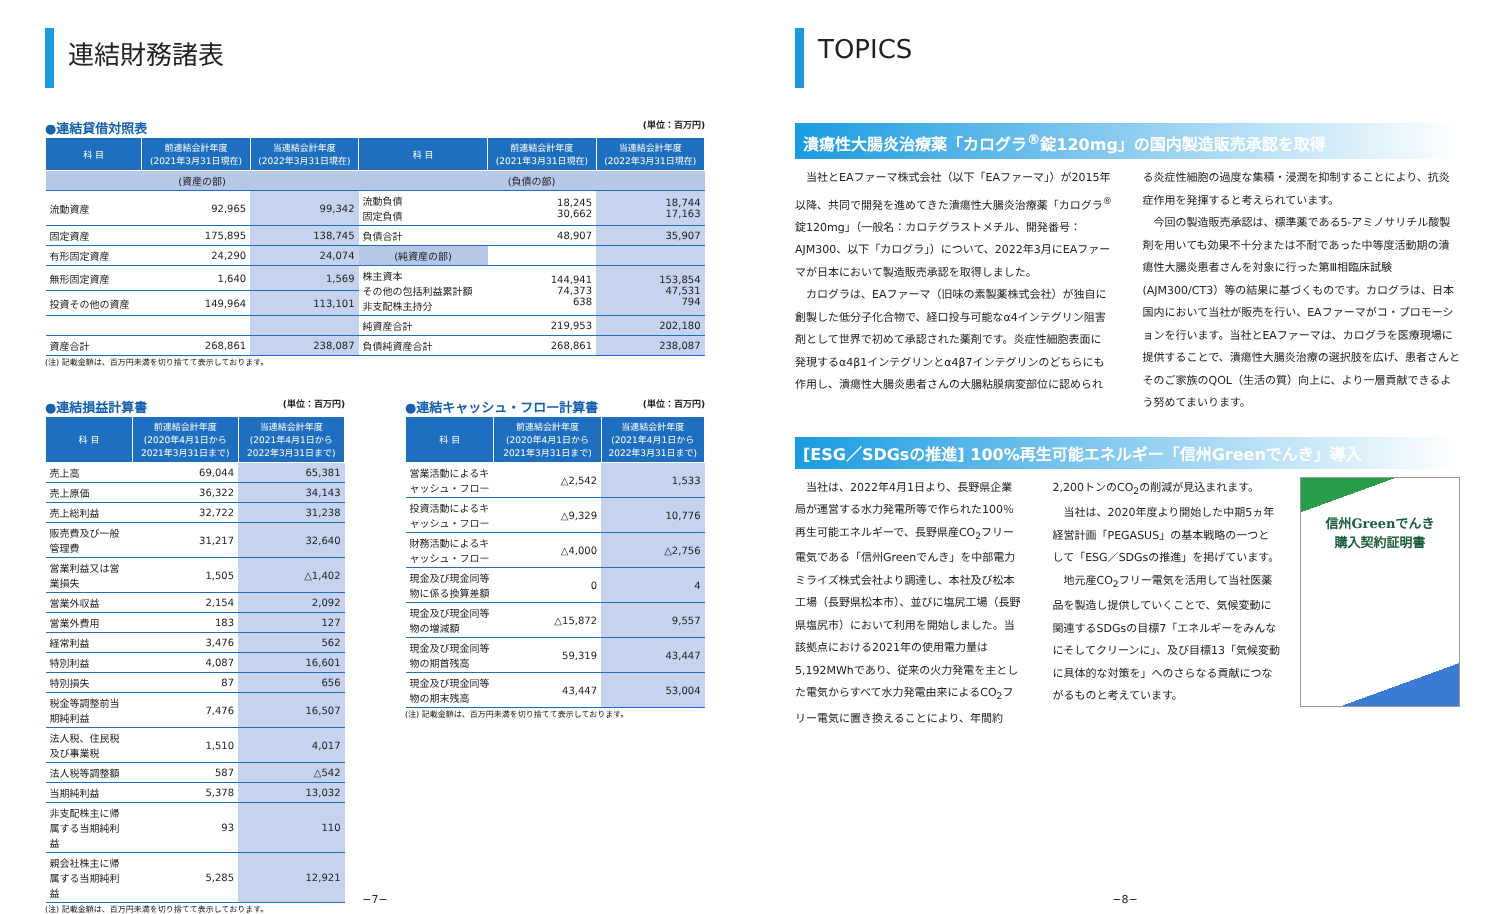連結財務諸表
●連結貸借対照表 (単位：百万円)
| 科 目 | 前連結会計年度 (2021年3月31日現在) | 当連結会計年度 (2022年3月31日現在) | 科 目 | 前連結会計年度 (2021年3月31日現在) | 当連結会計年度 (2022年3月31日現在) |
| --- | --- | --- | --- | --- | --- |
| (資産の部) | | | (負債の部) | | |
| 流動資産 | 92,965 | 99,342 | 流動負債 固定負債 | 18,245 30,662 | 18,744 17,163 |
| 固定資産 | 175,895 | 138,745 | 負債合計 | 48,907 | 35,907 |
| 有形固定資産 | 24,290 | 24,074 | (純資産の部) | | |
| 無形固定資産 | 1,640 | 1,569 | 株主資本 その他の包括利益累計額 非支配株主持分 | 144,941 74,373 638 | 153,854 47,531 794 |
| 投資その他の資産 | 149,964 | 113,101 | | | |
| | | | 純資産合計 | 219,953 | 202,180 |
| 資産合計 | 268,861 | 238,087 | 負債純資産合計 | 268,861 | 238,087 |
(注) 記載金額は、百万円未満を切り捨てて表示しております。
●連結損益計算書 (単位：百万円)
| 科 目 | 前連結会計年度 (2020年4月1日から 2021年3月31日まで) | 当連結会計年度 (2021年4月1日から 2022年3月31日まで) |
| --- | --- | --- |
| 売上高 | 69,044 | 65,381 |
| 売上原価 | 36,322 | 34,143 |
| 売上総利益 | 32,722 | 31,238 |
| 販売費及び一般管理費 | 31,217 | 32,640 |
| 営業利益又は営業損失 | 1,505 | △1,402 |
| 営業外収益 | 2,154 | 2,092 |
| 営業外費用 | 183 | 127 |
| 経常利益 | 3,476 | 562 |
| 特別利益 | 4,087 | 16,601 |
| 特別損失 | 87 | 656 |
| 税金等調整前当期純利益 | 7,476 | 16,507 |
| 法人税、住民税及び事業税 | 1,510 | 4,017 |
| 法人税等調整額 | 587 | △542 |
| 当期純利益 | 5,378 | 13,032 |
| 非支配株主に帰属する当期純利益 | 93 | 110 |
| 親会社株主に帰属する当期純利益 | 5,285 | 12,921 |
(注) 記載金額は、百万円未満を切り捨てて表示しております。
●連結キャッシュ・フロー計算書 (単位：百万円)
| 科 目 | 前連結会計年度 (2020年4月1日から 2021年3月31日まで) | 当連結会計年度 (2021年4月1日から 2022年3月31日まで) |
| --- | --- | --- |
| 営業活動によるキャッシュ・フロー | △2,542 | 1,533 |
| 投資活動によるキャッシュ・フロー | △9,329 | 10,776 |
| 財務活動によるキャッシュ・フロー | △4,000 | △2,756 |
| 現金及び現金同等物に係る換算差額 | 0 | 4 |
| 現金及び現金同等物の増減額 | △15,872 | 9,557 |
| 現金及び現金同等物の期首残高 | 59,319 | 43,447 |
| 現金及び現金同等物の期末残高 | 43,447 | 53,004 |
(注) 記載金額は、百万円未満を切り捨てて表示しております。
−7−
TOPICS
潰瘍性大腸炎治療薬「カログラ<sup>®</sup>錠120mg」の国内製造販売承認を取得
　当社とEAファーマ株式会社（以下「EAファーマ」）が2015年以降、共同で開発を進めてきた潰瘍性大腸炎治療薬「カログラ<sup>®</sup>錠120mg」（一般名：カロテグラストメチル、開発番号：AJM300、以下「カログラ」）について、2022年3月にEAファーマが日本において製造販売承認を取得しました。
　カログラは、EAファーマ（旧味の素製薬株式会社）が独自に創製した低分子化合物で、経口投与可能なα4インテグリン阻害剤として世界で初めて承認された薬剤です。炎症性細胞表面に発現するα4β1インテグリンとα4β7インテグリンのどちらにも作用し、潰瘍性大腸炎患者さんの大腸粘膜病変部位に認められる炎症性細胞の過度な集積・浸潤を抑制することにより、抗炎症作用を発揮すると考えられています。
　今回の製造販売承認は、標準薬である5-アミノサリチル酸製剤を用いても効果不十分または不耐であった中等度活動期の潰瘍性大腸炎患者さんを対象に行った第Ⅲ相臨床試験(AJM300/CT3）等の結果に基づくものです。カログラは、日本国内において当社が販売を行い、EAファーマがコ・プロモーションを行います。当社とEAファーマは、カログラを医療現場に提供することで、潰瘍性大腸炎治療の選択肢を広げ、患者さんとそのご家族のQOL（生活の質）向上に、より一層貢献できるよう努めてまいります。
[ESG／SDGsの推進] 100%再生可能エネルギー「信州Greenでんき」導入
　当社は、2022年4月1日より、長野県企業局が運営する水力発電所等で作られた100％再生可能エネルギーで、長野県産CO<sub>2</sub>フリー電気である「信州Greenでんき」を中部電力ミライズ株式会社より調達し、本社及び松本工場（長野県松本市）、並びに塩尻工場（長野県塩尻市）において利用を開始しました。当該拠点における2021年の使用電力量は5,192MWhであり、従来の火力発電を主とした電気からすべて水力発電由来によるCO<sub>2</sub>フリー電気に置き換えることにより、年間約2,200トンのCO<sub>2</sub>の削減が見込まれます。
　当社は、2020年度より開始した中期5ヵ年経営計画「PEGASUS」の基本戦略の一つとして「ESG／SDGsの推進」を掲げています。
　地元産CO<sub>2</sub>フリー電気を活用して当社医薬品を製造し提供していくことで、気候変動に関連するSDGsの目標7「エネルギーをみんなにそしてクリーンに」、及び目標13「気候変動に具体的な対策を」へのさらなる貢献につながるものと考えています。
信州Greenでんき
購入契約証明書
−8−